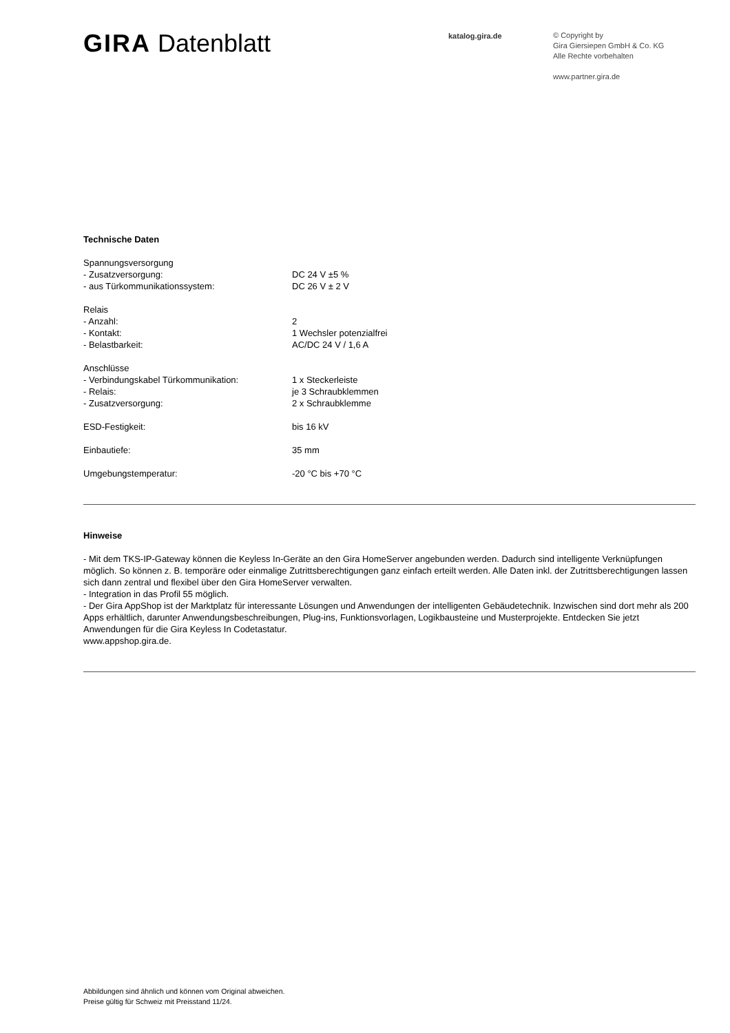GIRA Datenblatt
katalog.gira.de
© Copyright by
Gira Giersiepen GmbH & Co. KG
Alle Rechte vorbehalten
www.partner.gira.de
Technische Daten
| Spannungsversorgung | |
| - Zusatzversorgung: | DC 24 V ±5 % |
| - aus Türkommunikationssystem: | DC 26 V ± 2 V |
| Relais | |
| - Anzahl: | 2 |
| - Kontakt: | 1 Wechsler potenzialfrei |
| - Belastbarkeit: | AC/DC 24 V / 1,6 A |
| Anschlüsse | |
| - Verbindungskabel Türkommunikation: | 1 x Steckerleiste |
| - Relais: | je 3 Schraubklemmen |
| - Zusatzversorgung: | 2 x Schraubklemme |
| ESD-Festigkeit: | bis 16 kV |
| Einbautiefe: | 35 mm |
| Umgebungstemperatur: | -20 °C bis +70 °C |
Hinweise
- Mit dem TKS-IP-Gateway können die Keyless In-Geräte an den Gira HomeServer angebunden werden. Dadurch sind intelligente Verknüpfungen möglich. So können z. B. temporäre oder einmalige Zutrittsberechtigungen ganz einfach erteilt werden. Alle Daten inkl. der Zutrittsberechtigungen lassen sich dann zentral und flexibel über den Gira HomeServer verwalten.
- Integration in das Profil 55 möglich.
- Der Gira AppShop ist der Marktplatz für interessante Lösungen und Anwendungen der intelligenten Gebäudetechnik. Inzwischen sind dort mehr als 200 Apps erhältlich, darunter Anwendungsbeschreibungen, Plug-ins, Funktionsvorlagen, Logikbausteine und Musterprojekte. Entdecken Sie jetzt Anwendungen für die Gira Keyless In Codetastatur.
www.appshop.gira.de.
Abbildungen sind ähnlich und können vom Original abweichen.
Preise gültig für Schweiz mit Preisstand 11/24.